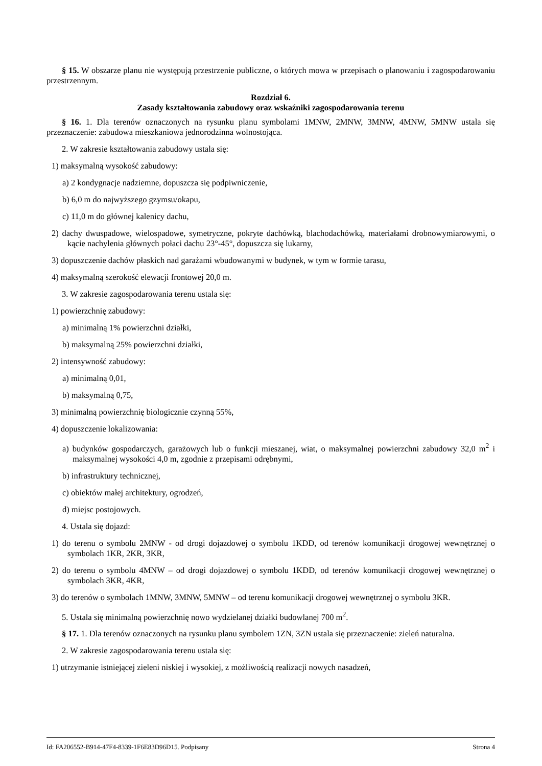§ 15. W obszarze planu nie występują przestrzenie publiczne, o których mowa w przepisach o planowaniu i zagospodarowaniu przestrzennym.
Rozdział 6.
Zasady kształtowania zabudowy oraz wskaźniki zagospodarowania terenu
§ 16. 1. Dla terenów oznaczonych na rysunku planu symbolami 1MNW, 2MNW, 3MNW, 4MNW, 5MNW ustala się przeznaczenie: zabudowa mieszkaniowa jednorodzinna wolnostojąca.
2. W zakresie kształtowania zabudowy ustala się:
1) maksymalną wysokość zabudowy:
a) 2 kondygnacje nadziemne, dopuszcza się podpiwniczenie,
b) 6,0 m do najwyższego gzymsu/okapu,
c) 11,0 m do głównej kalenicy dachu,
2) dachy dwuspadowe, wielospadowe, symetryczne, pokryte dachówką, blachodachówką, materiałami drobnowymiarowymi, o kącie nachylenia głównych połaci dachu 23°-45°, dopuszcza się lukarny,
3) dopuszczenie dachów płaskich nad garażami wbudowanymi w budynek, w tym w formie tarasu,
4) maksymalną szerokość elewacji frontowej 20,0 m.
3. W zakresie zagospodarowania terenu ustala się:
1) powierzchnię zabudowy:
a) minimalną 1% powierzchni działki,
b) maksymalną 25% powierzchni działki,
2) intensywność zabudowy:
a) minimalną 0,01,
b) maksymalną 0,75,
3) minimalną powierzchnię biologicznie czynną 55%,
4) dopuszczenie lokalizowania:
a) budynków gospodarczych, garażowych lub o funkcji mieszanej, wiat, o maksymalnej powierzchni zabudowy 32,0 m<sup>2</sup> i maksymalnej wysokości 4,0 m, zgodnie z przepisami odrębnymi,
b) infrastruktury technicznej,
c) obiektów małej architektury, ogrodzeń,
d) miejsc postojowych.
4. Ustala się dojazd:
1) do terenu o symbolu 2MNW - od drogi dojazdowej o symbolu 1KDD, od terenów komunikacji drogowej wewnętrznej o symbolach 1KR, 2KR, 3KR,
2) do terenu o symbolu 4MNW – od drogi dojazdowej o symbolu 1KDD, od terenów komunikacji drogowej wewnętrznej o symbolach 3KR, 4KR,
3) do terenów o symbolach 1MNW, 3MNW, 5MNW – od terenu komunikacji drogowej wewnętrznej o symbolu 3KR.
5. Ustala się minimalną powierzchnię nowo wydzielanej działki budowlanej 700 m<sup>2</sup>.
§ 17. 1. Dla terenów oznaczonych na rysunku planu symbolem 1ZN, 3ZN ustala się przeznaczenie: zieleń naturalna.
2. W zakresie zagospodarowania terenu ustala się:
1) utrzymanie istniejącej zieleni niskiej i wysokiej, z możliwością realizacji nowych nasadzeń,
Id: FA206552-B914-47F4-8339-1F6E83D96D15. Podpisany Strona 4